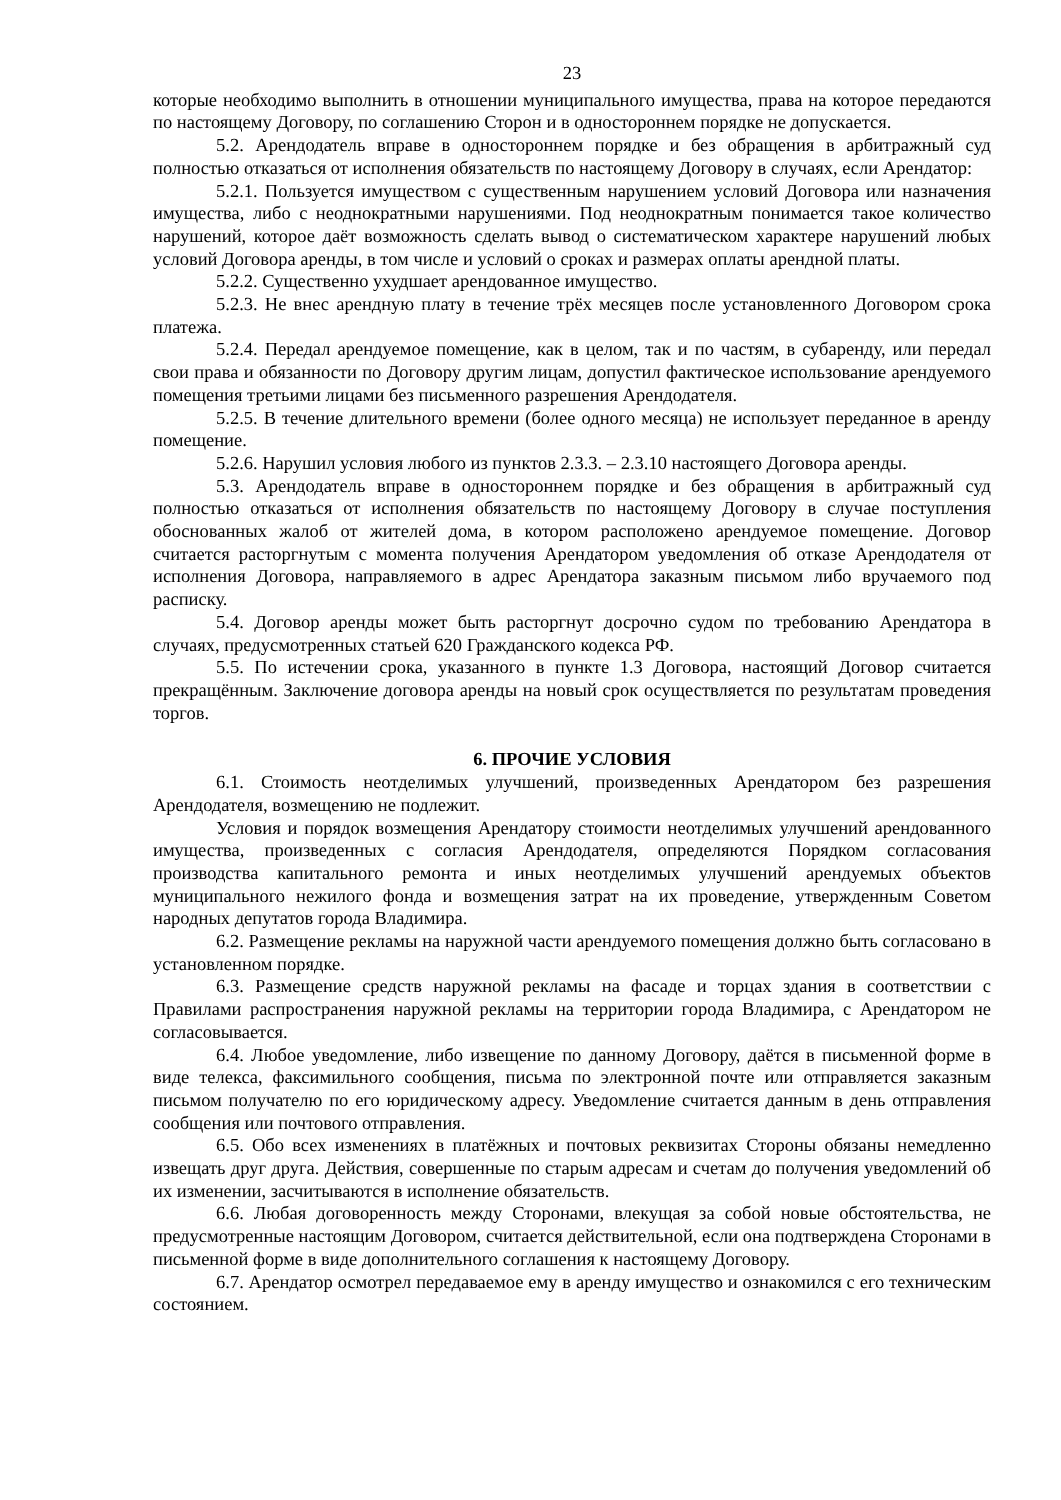23
которые необходимо выполнить в отношении муниципального имущества, права на которое передаются по настоящему Договору, по соглашению Сторон и в одностороннем порядке не допускается.
5.2. Арендодатель вправе в одностороннем порядке и без обращения в арбитражный суд полностью отказаться от исполнения обязательств по настоящему Договору в случаях, если Арендатор:
5.2.1. Пользуется имуществом с существенным нарушением условий Договора или назначения имущества, либо с неоднократными нарушениями. Под неоднократным понимается такое количество нарушений, которое даёт возможность сделать вывод о систематическом характере нарушений любых условий Договора аренды, в том числе и условий о сроках и размерах оплаты арендной платы.
5.2.2. Существенно ухудшает арендованное имущество.
5.2.3. Не внес арендную плату в течение трёх месяцев после установленного Договором срока платежа.
5.2.4. Передал арендуемое помещение, как в целом, так и по частям, в субаренду, или передал свои права и обязанности по Договору другим лицам, допустил фактическое использование арендуемого помещения третьими лицами без письменного разрешения Арендодателя.
5.2.5. В течение длительного времени (более одного месяца) не использует переданное в аренду помещение.
5.2.6. Нарушил условия любого из пунктов 2.3.3. – 2.3.10 настоящего Договора аренды.
5.3. Арендодатель вправе в одностороннем порядке и без обращения в арбитражный суд полностью отказаться от исполнения обязательств по настоящему Договору в случае поступления обоснованных жалоб от жителей дома, в котором расположено арендуемое помещение. Договор считается расторгнутым с момента получения Арендатором уведомления об отказе Арендодателя от исполнения Договора, направляемого в адрес Арендатора заказным письмом либо вручаемого под расписку.
5.4. Договор аренды может быть расторгнут досрочно судом по требованию Арендатора в случаях, предусмотренных статьей 620 Гражданского кодекса РФ.
5.5. По истечении срока, указанного в пункте 1.3 Договора, настоящий Договор считается прекращённым. Заключение договора аренды на новый срок осуществляется по результатам проведения торгов.
6. ПРОЧИЕ УСЛОВИЯ
6.1. Стоимость неотделимых улучшений, произведенных Арендатором без разрешения Арендодателя, возмещению не подлежит.
Условия и порядок возмещения Арендатору стоимости неотделимых улучшений арендованного имущества, произведенных с согласия Арендодателя, определяются Порядком согласования производства капитального ремонта и иных неотделимых улучшений арендуемых объектов муниципального нежилого фонда и возмещения затрат на их проведение, утвержденным Советом народных депутатов города Владимира.
6.2. Размещение рекламы на наружной части арендуемого помещения должно быть согласовано в установленном порядке.
6.3. Размещение средств наружной рекламы на фасаде и торцах здания в соответствии с Правилами распространения наружной рекламы на территории города Владимира, с Арендатором не согласовывается.
6.4. Любое уведомление, либо извещение по данному Договору, даётся в письменной форме в виде телекса, факсимильного сообщения, письма по электронной почте или отправляется заказным письмом получателю по его юридическому адресу. Уведомление считается данным в день отправления сообщения или почтового отправления.
6.5. Обо всех изменениях в платёжных и почтовых реквизитах Стороны обязаны немедленно извещать друг друга. Действия, совершенные по старым адресам и счетам до получения уведомлений об их изменении, засчитываются в исполнение обязательств.
6.6. Любая договоренность между Сторонами, влекущая за собой новые обстоятельства, не предусмотренные настоящим Договором, считается действительной, если она подтверждена Сторонами в письменной форме в виде дополнительного соглашения к настоящему Договору.
6.7. Арендатор осмотрел передаваемое ему в аренду имущество и ознакомился с его техническим состоянием.